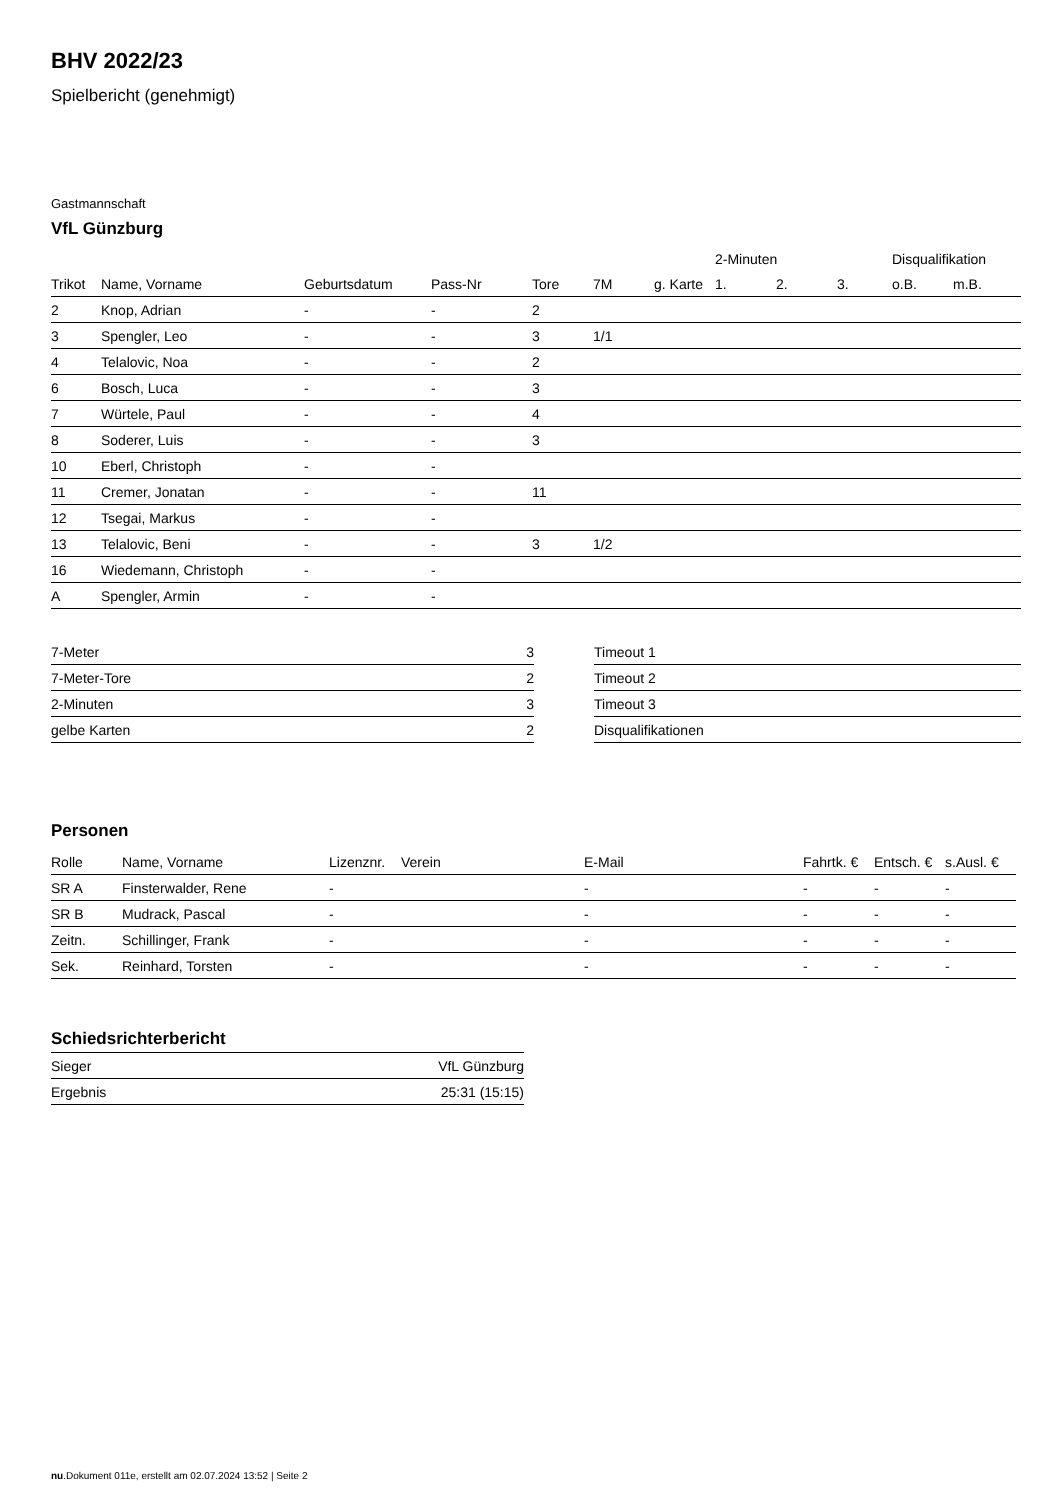BHV 2022/23
Spielbericht (genehmigt)
Gastmannschaft
VfL Günzburg
| | | | | | | | 2-Minuten | | | Disqualifikation | |
| --- | --- | --- | --- | --- | --- | --- | --- | --- | --- | --- | --- |
| Trikot | Name, Vorname | Geburtsdatum | Pass-Nr | Tore | 7M | g. Karte | 1. | 2. | 3. | o.B. | m.B. |
| 2 | Knop, Adrian | - | - | 2 | | | | | | | |
| 3 | Spengler, Leo | - | - | 3 | 1/1 | | | | | | |
| 4 | Telalovic, Noa | - | - | 2 | | | | | | | |
| 6 | Bosch, Luca | - | - | 3 | | | | | | | |
| 7 | Würtele, Paul | - | - | 4 | | | | | | | |
| 8 | Soderer, Luis | - | - | 3 | | | | | | | |
| 10 | Eberl, Christoph | - | - | | | | | | | | |
| 11 | Cremer, Jonatan | - | - | 11 | | | | | | | |
| 12 | Tsegai, Markus | - | - | | | | | | | | |
| 13 | Telalovic, Beni | - | - | 3 | 1/2 | | | | | | |
| 16 | Wiedemann, Christoph | - | - | | | | | | | | |
| A | Spengler, Armin | - | - | | | | | | | | |
| 7-Meter | 3 |
| 7-Meter-Tore | 2 |
| 2-Minuten | 3 |
| gelbe Karten | 2 |
| Timeout 1 |
| Timeout 2 |
| Timeout 3 |
| Disqualifikationen |
Personen
| Rolle | Name, Vorname | Lizenznr. | Verein | E-Mail | Fahrtk. € | Entsch. € | s.Ausl. € |
| --- | --- | --- | --- | --- | --- | --- | --- |
| SR A | Finsterwalder, Rene | - | | - | - | - | - |
| SR B | Mudrack, Pascal | - | | - | - | - | - |
| Zeitn. | Schillinger, Frank | - | | - | - | - | - |
| Sek. | Reinhard, Torsten | - | | - | - | - | - |
Schiedsrichterbericht
| Sieger | VfL Günzburg |
| Ergebnis | 25:31 (15:15) |
nu.Dokument 011e, erstellt am 02.07.2024 13:52 | Seite 2